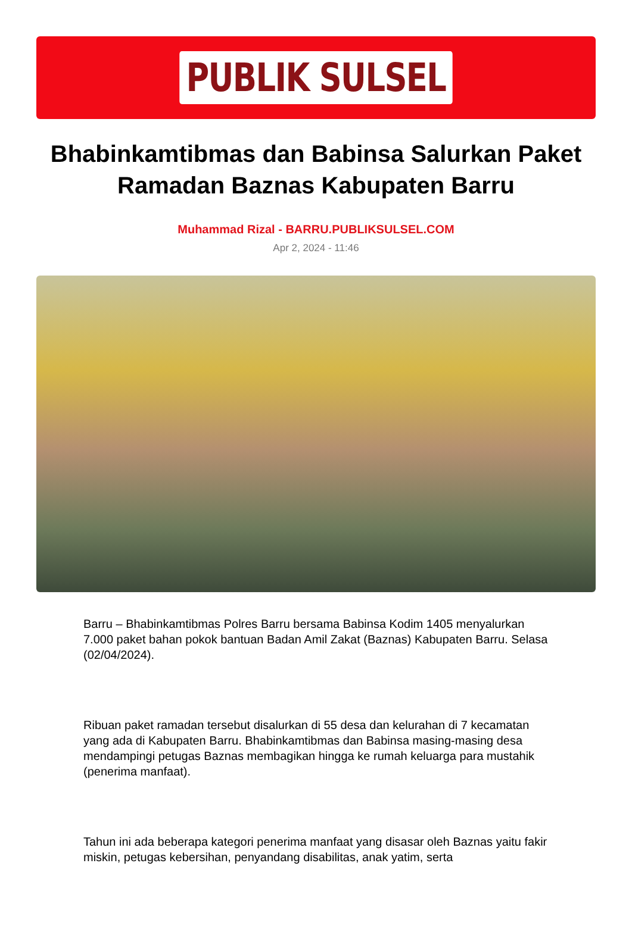PUBLIK SULSEL
Bhabinkamtibmas dan Babinsa Salurkan Paket Ramadan Baznas Kabupaten Barru
Muhammad Rizal - BARRU.PUBLIKSULSEL.COM
Apr 2, 2024 - 11:46
Barru – Bhabinkamtibmas Polres Barru bersama Babinsa Kodim 1405 menyalurkan 7.000 paket bahan pokok bantuan Badan Amil Zakat (Baznas) Kabupaten Barru. Selasa (02/04/2024).
Ribuan paket ramadan tersebut disalurkan di 55 desa dan kelurahan di 7 kecamatan yang ada di Kabupaten Barru. Bhabinkamtibmas dan Babinsa masing-masing desa mendampingi petugas Baznas membagikan hingga ke rumah keluarga para mustahik (penerima manfaat).
Tahun ini ada beberapa kategori penerima manfaat yang disasar oleh Baznas yaitu fakir miskin, petugas kebersihan, penyandang disabilitas, anak yatim, serta